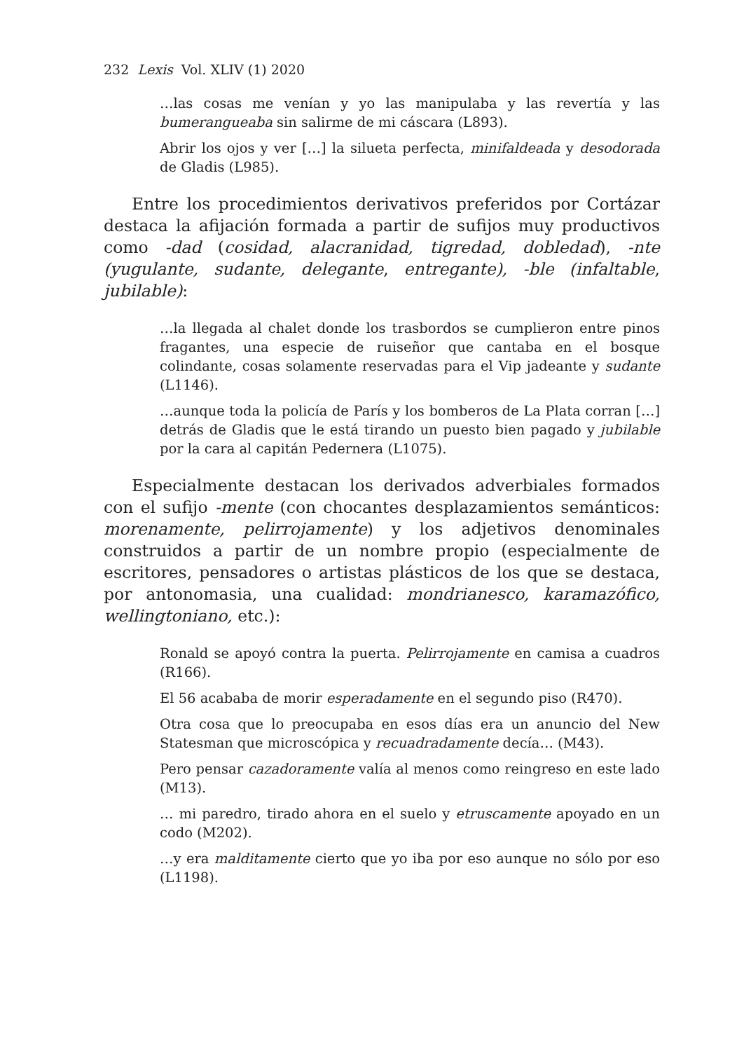232 Lexis Vol. XLIV (1) 2020
…las cosas me venían y yo las manipulaba y las revertía y las bumerangueaba sin salirme de mi cáscara (L893).
Abrir los ojos y ver […] la silueta perfecta, minifaldeada y desodorada de Gladis (L985).
Entre los procedimientos derivativos preferidos por Cortázar destaca la afijación formada a partir de sufijos muy productivos como -dad (cosidad, alacranidad, tigredad, dobledad), -nte (yugulante, sudante, delegante, entregante), -ble (infaltable, jubilable):
…la llegada al chalet donde los trasbordos se cumplieron entre pinos fragantes, una especie de ruiseñor que cantaba en el bosque colindante, cosas solamente reservadas para el Vip jadeante y sudante (L1146).
…aunque toda la policía de París y los bomberos de La Plata corran […] detrás de Gladis que le está tirando un puesto bien pagado y jubilable por la cara al capitán Pedernera (L1075).
Especialmente destacan los derivados adverbiales formados con el sufijo -mente (con chocantes desplazamientos semánticos: morenamente, pelirrojamente) y los adjetivos denominales construidos a partir de un nombre propio (especialmente de escritores, pensadores o artistas plásticos de los que se destaca, por antonomasia, una cualidad: mondrianesco, karamazófico, wellingtoniano, etc.):
Ronald se apoyó contra la puerta. Pelirrojamente en camisa a cuadros (R166).
El 56 acababa de morir esperadamente en el segundo piso (R470).
Otra cosa que lo preocupaba en esos días era un anuncio del New Statesman que microscópica y recuadradamente decía… (M43).
Pero pensar cazadoramente valía al menos como reingreso en este lado (M13).
… mi paredro, tirado ahora en el suelo y etruscamente apoyado en un codo (M202).
…y era malditamente cierto que yo iba por eso aunque no sólo por eso (L1198).